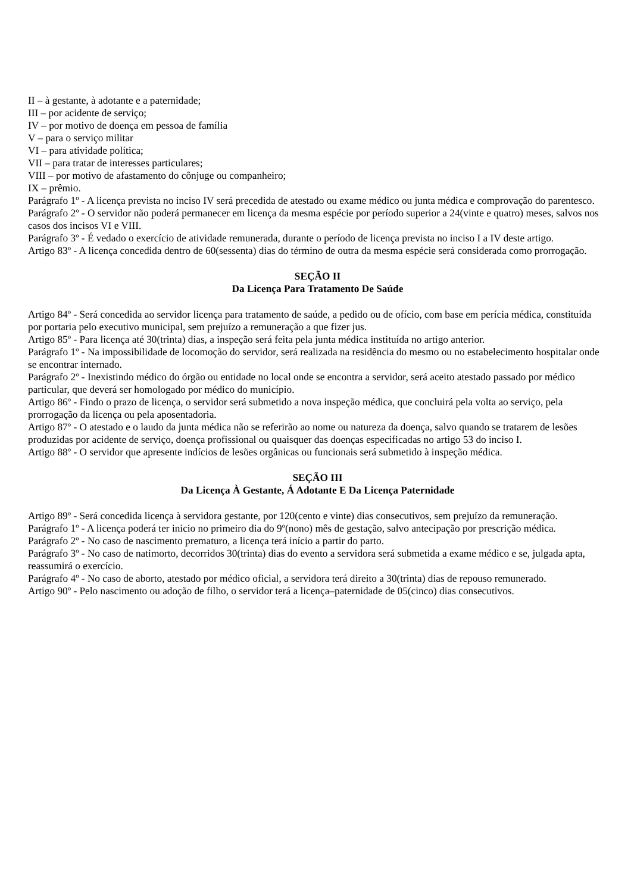II – à gestante, à adotante e a paternidade;
III – por acidente de serviço;
IV – por motivo de doença em pessoa de família
V – para o serviço militar
VI – para atividade política;
VII – para tratar de interesses particulares;
VIII – por motivo de afastamento do cônjuge ou companheiro;
IX – prêmio.
Parágrafo 1º - A licença prevista no inciso IV será precedida de atestado ou exame médico ou junta médica e comprovação do parentesco.
Parágrafo 2º - O servidor não poderá permanecer em licença da mesma espécie por período superior a 24(vinte e quatro) meses, salvos nos casos dos incisos VI e VIII.
Parágrafo 3º - É vedado o exercício de atividade remunerada, durante o período de licença prevista no inciso I a IV deste artigo.
Artigo 83º - A licença concedida dentro de 60(sessenta) dias do término de outra da mesma espécie será considerada como prorrogação.
SEÇÃO II
Da Licença Para Tratamento De Saúde
Artigo 84º - Será concedida ao servidor licença para tratamento de saúde, a pedido ou de ofício, com base em perícia médica, constituída por portaria pelo executivo municipal, sem prejuízo a remuneração a que fizer jus.
Artigo 85º - Para licença até 30(trinta) dias, a inspeção será feita pela junta médica instituída no artigo anterior.
Parágrafo 1º - Na impossibilidade de locomoção do servidor, será realizada na residência do mesmo ou no estabelecimento hospitalar onde se encontrar internado.
Parágrafo 2º - Inexistindo médico do órgão ou entidade no local onde se encontra a servidor, será aceito atestado passado por médico particular, que deverá ser homologado por médico do município.
Artigo 86º - Findo o prazo de licença, o servidor será submetido a nova inspeção médica, que concluirá pela volta ao serviço, pela prorrogação da licença ou pela aposentadoria.
Artigo 87º - O atestado e o laudo da junta médica não se referirão ao nome ou natureza da doença, salvo quando se tratarem de lesões produzidas por acidente de serviço, doença profissional ou quaisquer das doenças especificadas no artigo 53 do inciso I.
Artigo 88º - O servidor que apresente indícios de lesões orgânicas ou funcionais será submetido à inspeção médica.
SEÇÃO III
Da Licença À Gestante, Á Adotante E Da Licença Paternidade
Artigo 89º - Será concedida licença à servidora gestante, por 120(cento e vinte) dias consecutivos, sem prejuízo da remuneração.
Parágrafo 1º - A licença poderá ter inicio no primeiro dia do 9º(nono) mês de gestação, salvo antecipação por prescrição médica.
Parágrafo 2º - No caso de nascimento prematuro, a licença terá início a partir do parto.
Parágrafo 3º - No caso de natimorto, decorridos 30(trinta) dias do evento a servidora será submetida a exame médico e se, julgada apta, reassumirá o exercício.
Parágrafo 4º - No caso de aborto, atestado por médico oficial, a servidora terá direito a 30(trinta) dias de repouso remunerado.
Artigo 90º - Pelo nascimento ou adoção de filho, o servidor terá a licença–paternidade de 05(cinco) dias consecutivos.